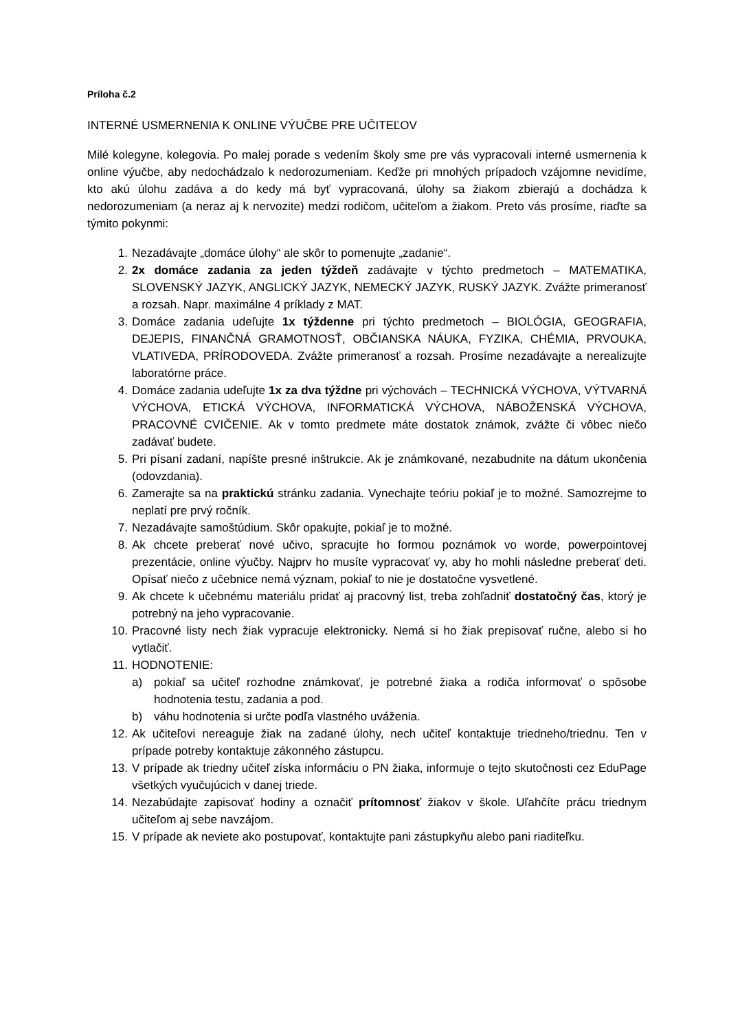Príloha č.2
INTERNÉ USMERNENIA K ONLINE VÝUČBE PRE UČITEĽOV
Milé kolegyne, kolegovia. Po malej porade s vedením školy sme pre vás vypracovali interné usmernenia k online výučbe, aby nedochádzalo k nedorozumeniam. Keďže pri mnohých prípadoch vzájomne nevidíme, kto akú úlohu zadáva a do kedy má byť vypracovaná, úlohy sa žiakom zbierajú a dochádza k nedorozumeniam (a neraz aj k nervozite) medzi rodičom, učiteľom a žiakom. Preto vás prosíme, riaďte sa týmito pokynmi:
1. Nezadávajte „domáce úlohy“ ale skôr to pomenujte „zadanie“.
2. 2x domáce zadania za jeden týždeň zadávajte v týchto predmetoch – MATEMATIKA, SLOVENSKÝ JAZYK, ANGLICKÝ JAZYK, NEMECKÝ JAZYK, RUSKÝ JAZYK. Zvážte primeranosť a rozsah. Napr. maximálne 4 príklady z MAT.
3. Domáce zadania udeľujte 1x týždenne pri týchto predmetoch – BIOLÓGIA, GEOGRAFIA, DEJEPIS, FINANČNÁ GRAMOTNOSŤ, OBČIANSKA NÁUKA, FYZIKA, CHÉMIA, PRVOUKA, VLATIVEDA, PRÍRODOVEDA. Zvážte primeranosť a rozsah. Prosíme nezadávajte a nerealizujte laboratórne práce.
4. Domáce zadania udeľujte 1x za dva týždne pri výchovách – TECHNICKÁ VÝCHOVA, VÝTVARNÁ VÝCHOVA, ETICKÁ VÝCHOVA, INFORMATICKÁ VÝCHOVA, NÁBOŽENSKÁ VÝCHOVA, PRACOVNÉ CVIČENIE. Ak v tomto predmete máte dostatok známok, zvážte či vôbec niečo zadávať budete.
5. Pri písaní zadaní, napíšte presné inštrukcie. Ak je známkované, nezabudnite na dátum ukončenia (odovzdania).
6. Zamerajte sa na praktickú stránku zadania. Vynechajte teóriu pokiaľ je to možné. Samozrejme to neplatí pre prvý ročník.
7. Nezadávajte samoštúdium. Skôr opakujte, pokiaľ je to možné.
8. Ak chcete preberať nové učivo, spracujte ho formou poznámok vo worde, powerpointovej prezentácie, online výučby. Najprv ho musíte vypracovať vy, aby ho mohli následne preberať deti. Opísať niečo z učebnice nemá význam, pokiaľ to nie je dostatočne vysvetlené.
9. Ak chcete k učebnému materiálu pridať aj pracovný list, treba zohľadniť dostatočný čas, ktorý je potrebný na jeho vypracovanie.
10. Pracovné listy nech žiak vypracuje elektronicky. Nemá si ho žiak prepisovať ručne, alebo si ho vytlačiť.
11. HODNOTENIE:
a) pokiaľ sa učiteľ rozhodne známkovať, je potrebné žiaka a rodiča informovať o spôsobe hodnotenia testu, zadania a pod.
b) váhu hodnotenia si určte podľa vlastného uváženia.
12. Ak učiteľovi nereaguje žiak na zadané úlohy, nech učiteľ kontaktuje triedneho/triednu. Ten v prípade potreby kontaktuje zákonného zástupcu.
13. V prípade ak triedny učiteľ získa informáciu o PN žiaka, informuje o tejto skutočnosti cez EduPage všetkých vyučujúcich v danej triede.
14. Nezabúdajte zapisovať hodiny a označiť prítomnosť žiakov v škole. Uľahčíte prácu triednym učiteľom aj sebe navzájom.
15. V prípade ak neviete ako postupovať, kontaktujte pani zástupkyňu alebo pani riaditeľku.